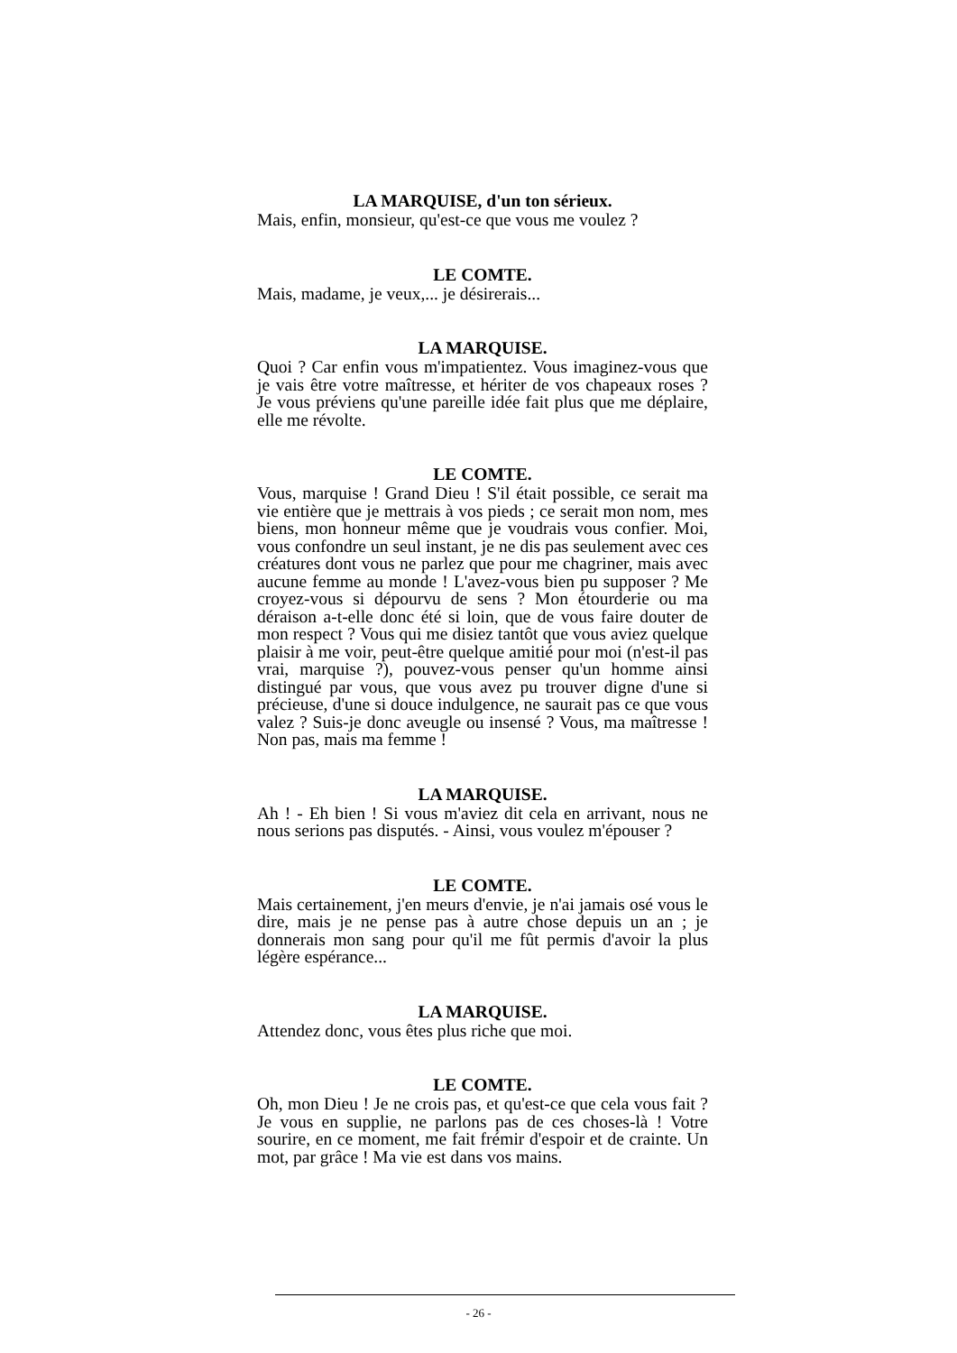LA MARQUISE, d'un ton sérieux.
Mais, enfin, monsieur, qu'est-ce que vous me voulez ?
LE COMTE.
Mais, madame, je veux,... je désirerais...
LA MARQUISE.
Quoi ? Car enfin vous m'impatientez. Vous imaginez-vous que je vais être votre maîtresse, et hériter de vos chapeaux roses ? Je vous préviens qu'une pareille idée fait plus que me déplaire, elle me révolte.
LE COMTE.
Vous, marquise ! Grand Dieu ! S'il était possible, ce serait ma vie entière que je mettrais à vos pieds ; ce serait mon nom, mes biens, mon honneur même que je voudrais vous confier. Moi, vous confondre un seul instant, je ne dis pas seulement avec ces créatures dont vous ne parlez que pour me chagriner, mais avec aucune femme au monde ! L'avez-vous bien pu supposer ? Me croyez-vous si dépourvu de sens ? Mon étourderie ou ma déraison a-t-elle donc été si loin, que de vous faire douter de mon respect ? Vous qui me disiez tantôt que vous aviez quelque plaisir à me voir, peut-être quelque amitié pour moi (n'est-il pas vrai, marquise ?), pouvez-vous penser qu'un homme ainsi distingué par vous, que vous avez pu trouver digne d'une si précieuse, d'une si douce indulgence, ne saurait pas ce que vous valez ? Suis-je donc aveugle ou insensé ? Vous, ma maîtresse ! Non pas, mais ma femme !
LA MARQUISE.
Ah ! - Eh bien ! Si vous m'aviez dit cela en arrivant, nous ne nous serions pas disputés. - Ainsi, vous voulez m'épouser ?
LE COMTE.
Mais certainement, j'en meurs d'envie, je n'ai jamais osé vous le dire, mais je ne pense pas à autre chose depuis un an ; je donnerais mon sang pour qu'il me fût permis d'avoir la plus légère espérance...
LA MARQUISE.
Attendez donc, vous êtes plus riche que moi.
LE COMTE.
Oh, mon Dieu ! Je ne crois pas, et qu'est-ce que cela vous fait ? Je vous en supplie, ne parlons pas de ces choses-là ! Votre sourire, en ce moment, me fait frémir d'espoir et de crainte. Un mot, par grâce ! Ma vie est dans vos mains.
- 26 -